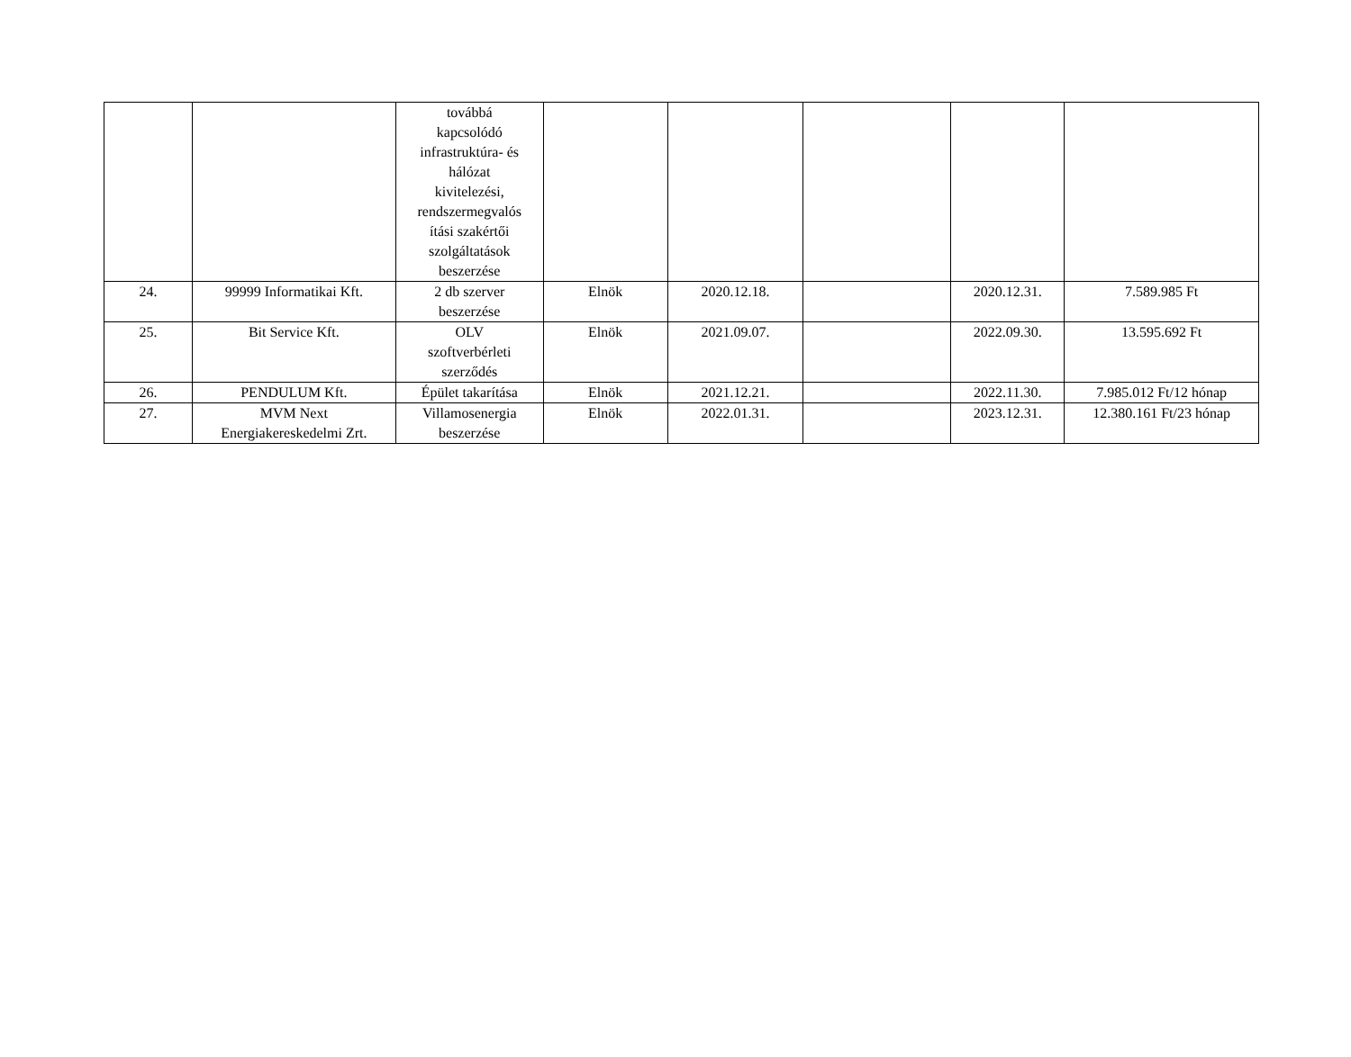| | | továbbá kapcsolódó infrastruktúra- és hálózat kivitelezési, rendszermegvalós ítási szakértői szolgáltatások beszerzése | | | | | |
| 24. | 99999 Informatikai Kft. | 2 db szerver beszerzése | Elnök | 2020.12.18. | | 2020.12.31. | 7.589.985 Ft |
| 25. | Bit Service Kft. | OLV szoftverbérleti szerződés | Elnök | 2021.09.07. | | 2022.09.30. | 13.595.692 Ft |
| 26. | PENDULUM Kft. | Épület takarítása | Elnök | 2021.12.21. | | 2022.11.30. | 7.985.012 Ft/12 hónap |
| 27. | MVM Next Energiakereskedelmi Zrt. | Villamosenergia beszerzése | Elnök | 2022.01.31. | | 2023.12.31. | 12.380.161 Ft/23 hónap |